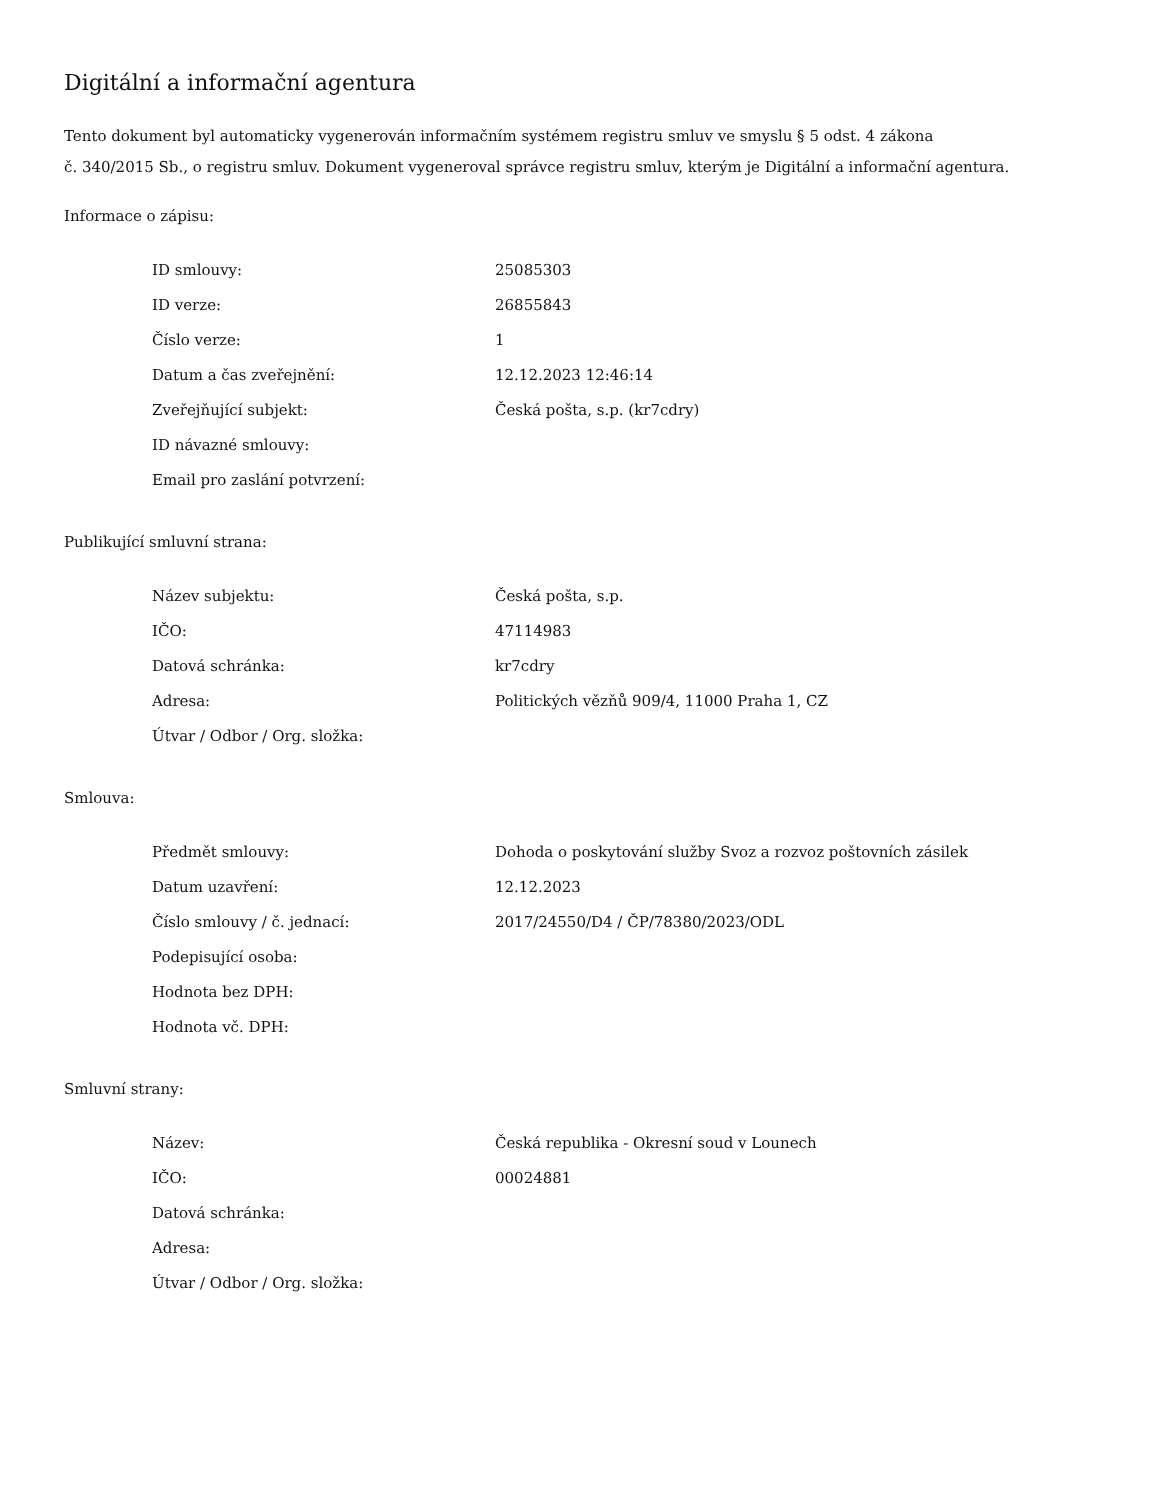Digitální a informační agentura
Tento dokument byl automaticky vygenerován informačním systémem registru smluv ve smyslu § 5 odst. 4 zákona
č. 340/2015 Sb., o registru smluv. Dokument vygeneroval správce registru smluv, kterým je Digitální a informační agentura.
Informace o zápisu:
| ID smlouvy: | 25085303 |
| ID verze: | 26855843 |
| Číslo verze: | 1 |
| Datum a čas zveřejnění: | 12.12.2023 12:46:14 |
| Zveřejňující subjekt: | Česká pošta, s.p. (kr7cdry) |
| ID návazné smlouvy: | |
| Email pro zaslání potvrzení: | |
Publikující smluvní strana:
| Název subjektu: | Česká pošta, s.p. |
| IČO: | 47114983 |
| Datová schránka: | kr7cdry |
| Adresa: | Politických vězňů 909/4, 11000 Praha 1, CZ |
| Útvar / Odbor / Org. složka: | |
Smlouva:
| Předmět smlouvy: | Dohoda o poskytování služby Svoz a rozvoz poštovních zásilek |
| Datum uzavření: | 12.12.2023 |
| Číslo smlouvy / č. jednací: | 2017/24550/D4 / ČP/78380/2023/ODL |
| Podepisující osoba: | |
| Hodnota bez DPH: | |
| Hodnota vč. DPH: | |
Smluvní strany:
| Název: | Česká republika - Okresní soud v Lounech |
| IČO: | 00024881 |
| Datová schránka: | |
| Adresa: | |
| Útvar / Odbor / Org. složka: | |